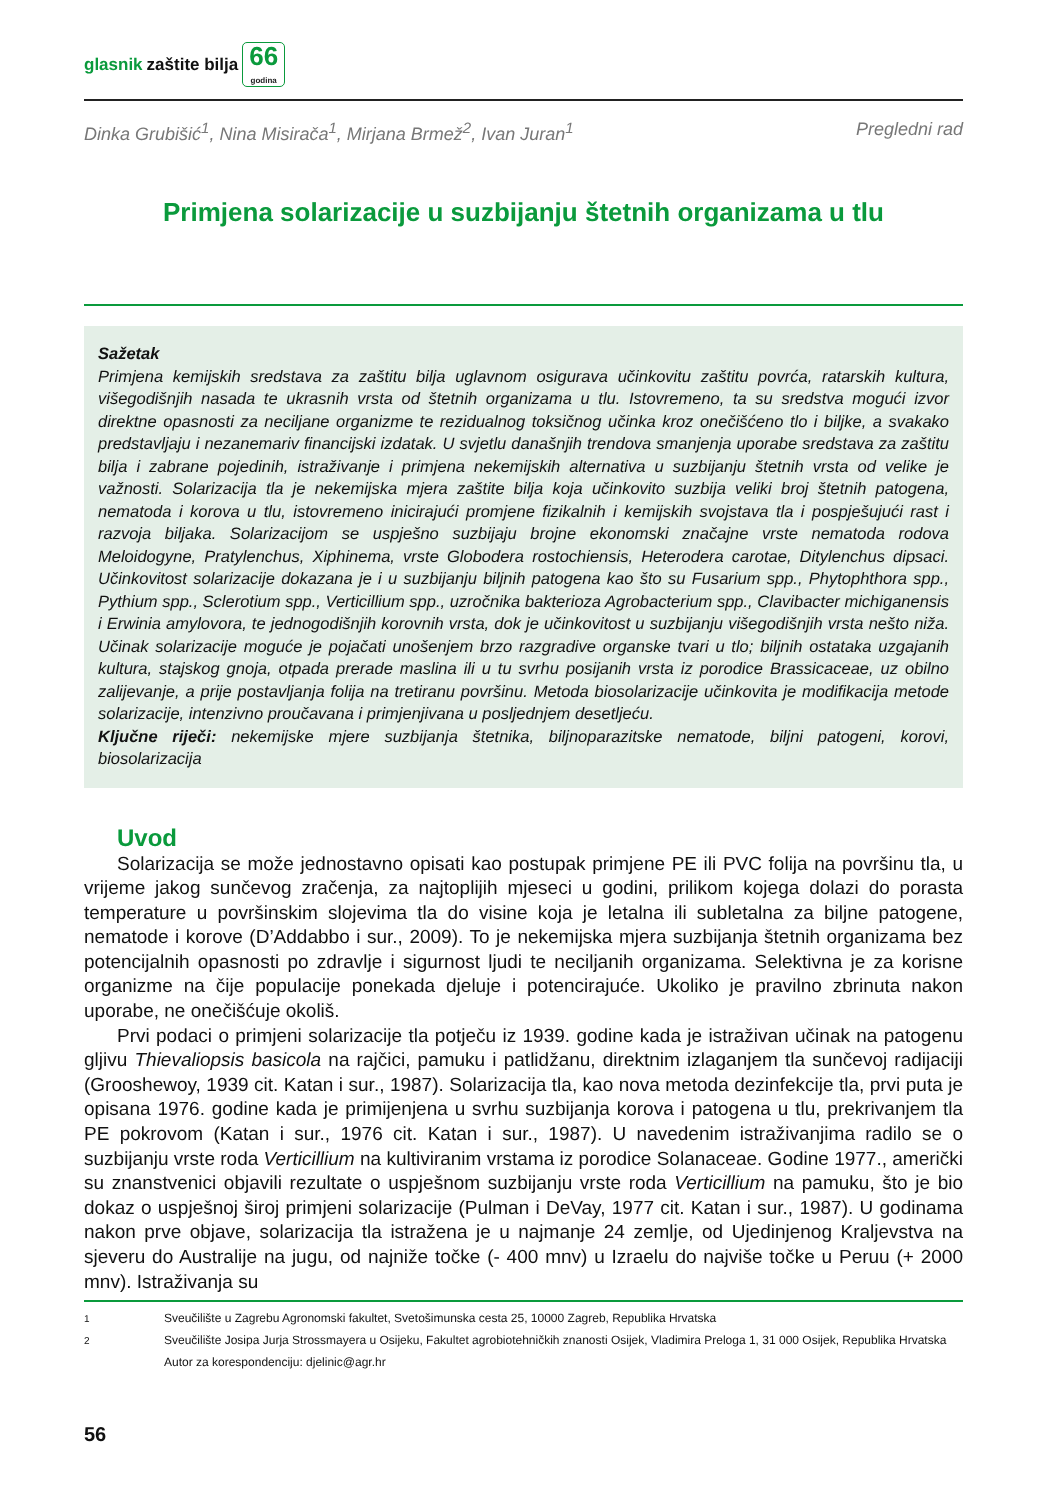glasnik zaštite bilja 66
godina
Dinka Grubišić<sup>1</sup>, Nina Misirača<sup>1</sup>, Mirjana Brmež<sup>2</sup>, Ivan Juran<sup>1</sup> Pregledni rad
Primjena solarizacije u suzbijanju štetnih organizama u tlu
Sažetak
Primjena kemijskih sredstava za zaštitu bilja uglavnom osigurava učinkovitu zaštitu povrća, ratarskih kultura, višegodišnjih nasada te ukrasnih vrsta od štetnih organizama u tlu. Istovremeno, ta su sredstva mogući izvor direktne opasnosti za neciljane organizme te rezidualnog toksičnog učinka kroz onečišćeno tlo i biljke, a svakako predstavljaju i nezanemariv financijski izdatak. U svjetlu današnjih trendova smanjenja uporabe sredstava za zaštitu bilja i zabrane pojedinih, istraživanje i primjena nekemijskih alternativa u suzbijanju štetnih vrsta od velike je važnosti. Solarizacija tla je nekemijska mjera zaštite bilja koja učinkovito suzbija veliki broj štetnih patogena, nematoda i korova u tlu, istovremeno inicirajući promjene fizikalnih i kemijskih svojstava tla i pospješujući rast i razvoja biljaka. Solarizacijom se uspješno suzbijaju brojne ekonomski značajne vrste nematoda rodova Meloidogyne, Pratylenchus, Xiphinema, vrste Globodera rostochiensis, Heterodera carotae, Ditylenchus dipsaci. Učinkovitost solarizacije dokazana je i u suzbijanju biljnih patogena kao što su Fusarium spp., Phytophthora spp., Pythium spp., Sclerotium spp., Verticillium spp., uzročnika bakterioza Agrobacterium spp., Clavibacter michiganensis i Erwinia amylovora, te jednogodišnjih korovnih vrsta, dok je učinkovitost u suzbijanju višegodišnjih vrsta nešto niža. Učinak solarizacije moguće je pojačati unošenjem brzo razgradive organske tvari u tlo; biljnih ostataka uzgajanih kultura, stajskog gnoja, otpada prerade maslina ili u tu svrhu posijanih vrsta iz porodice Brassicaceae, uz obilno zalijevanje, a prije postavljanja folija na tretiranu površinu. Metoda biosolarizacije učinkovita je modifikacija metode solarizacije, intenzivno proučavana i primjenjivana u posljednjem desetljeću.
Ključne riječi: nekemijske mjere suzbijanja štetnika, biljnoparazitske nematode, biljni patogeni, korovi, biosolarizacija
Uvod
Solarizacija se može jednostavno opisati kao postupak primjene PE ili PVC folija na površinu tla, u vrijeme jakog sunčevog zračenja, za najtoplijih mjeseci u godini, prilikom kojega dolazi do porasta temperature u površinskim slojevima tla do visine koja je letalna ili subletalna za biljne patogene, nematode i korove (D’Addabbo i sur., 2009). To je nekemijska mjera suzbijanja štetnih organizama bez potencijalnih opasnosti po zdravlje i sigurnost ljudi te neciljanih organizama. Selektivna je za korisne organizme na čije populacije ponekada djeluje i potencirajuće. Ukoliko je pravilno zbrinuta nakon uporabe, ne onečišćuje okoliš.
Prvi podaci o primjeni solarizacije tla potječu iz 1939. godine kada je istraživan učinak na patogenu gljivu Thievaliopsis basicola na rajčici, pamuku i patlidžanu, direktnim izlaganjem tla sunčevoj radijaciji (Grooshewoy, 1939 cit. Katan i sur., 1987). Solarizacija tla, kao nova metoda dezinfekcije tla, prvi puta je opisana 1976. godine kada je primijenjena u svrhu suzbijanja korova i patogena u tlu, prekrivanjem tla PE pokrovom (Katan i sur., 1976 cit. Katan i sur., 1987). U navedenim istraživanjima radilo se o suzbijanju vrste roda Verticillium na kultiviranim vrstama iz porodice Solanaceae. Godine 1977., američki su znanstvenici objavili rezultate o uspješnom suzbijanju vrste roda Verticillium na pamuku, što je bio dokaz o uspješnoj široj primjeni solarizacije (Pulman i DeVay, 1977 cit. Katan i sur., 1987). U godinama nakon prve objave, solarizacija tla istražena je u najmanje 24 zemlje, od Ujedinjenog Kraljevstva na sjeveru do Australije na jugu, od najniže točke (- 400 mnv) u Izraelu do najviše točke u Peruu (+ 2000 mnv). Istraživanja su
<sup>1</sup> Sveučilište u Zagrebu Agronomski fakultet, Svetošimunska cesta 25, 10000 Zagreb, Republika Hrvatska
<sup>2</sup> Sveučilište Josipa Jurja Strossmayera u Osijeku, Fakultet agrobiotehničkih znanosti Osijek, Vladimira Preloga 1, 31 000 Osijek, Republika Hrvatska
Autor za korespondenciju: djelinic@agr.hr
56